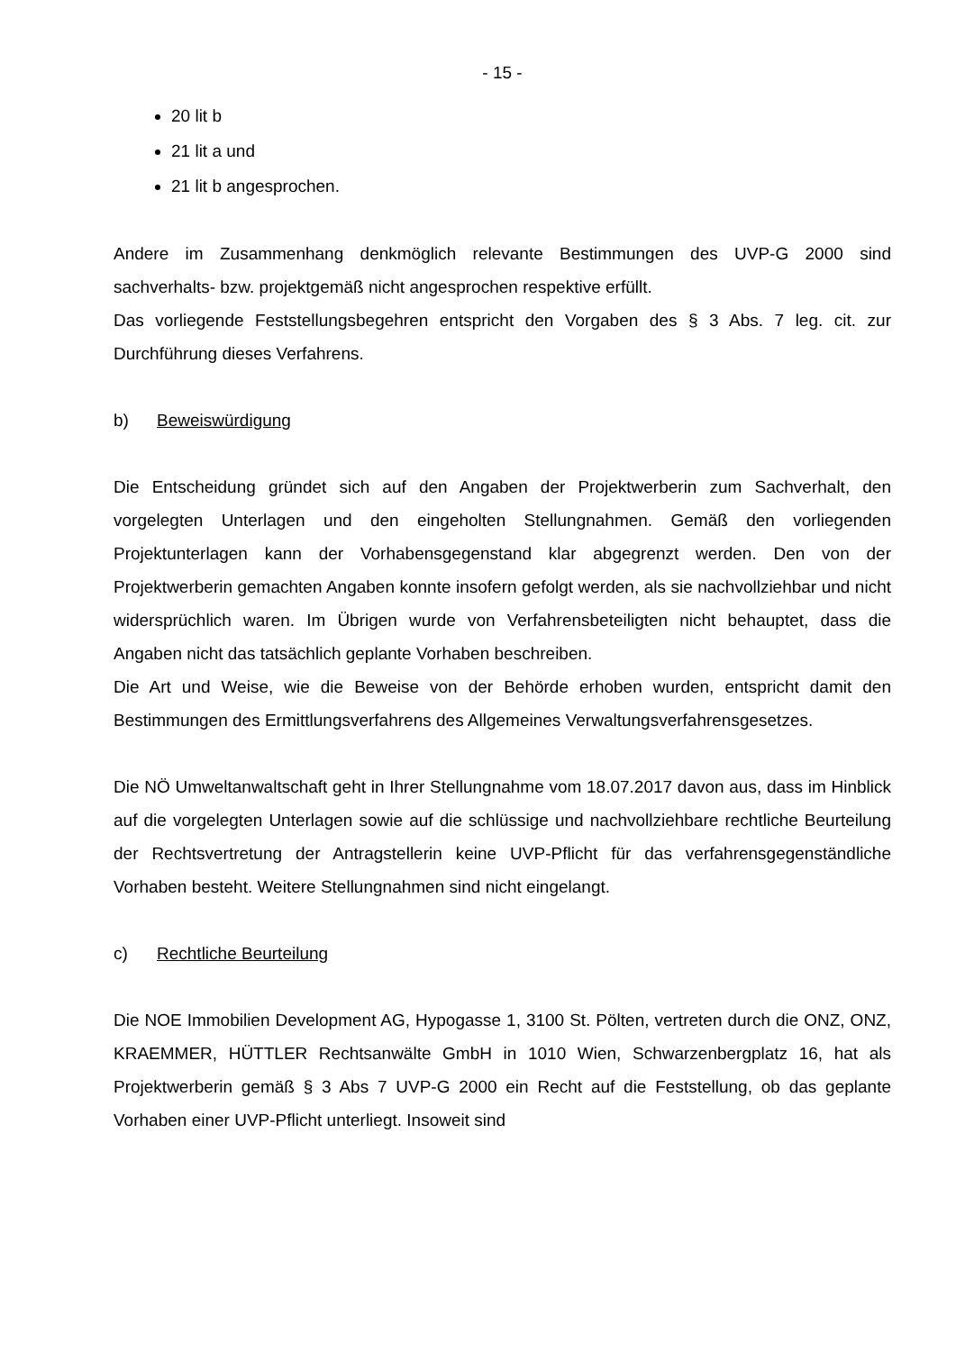- 15 -
20 lit b
21 lit a und
21 lit b angesprochen.
Andere im Zusammenhang denkmöglich relevante Bestimmungen des UVP-G 2000 sind sachverhalts- bzw. projektgemäß nicht angesprochen respektive erfüllt.
Das vorliegende Feststellungsbegehren entspricht den Vorgaben des § 3 Abs. 7 leg. cit. zur Durchführung dieses Verfahrens.
b) Beweiswürdigung
Die Entscheidung gründet sich auf den Angaben der Projektwerberin zum Sachverhalt, den vorgelegten Unterlagen und den eingeholten Stellungnahmen. Gemäß den vorliegenden Projektunterlagen kann der Vorhabensgegenstand klar abgegrenzt werden. Den von der Projektwerberin gemachten Angaben konnte insofern gefolgt werden, als sie nachvollziehbar und nicht widersprüchlich waren. Im Übrigen wurde von Verfahrensbeteiligten nicht behauptet, dass die Angaben nicht das tatsächlich geplante Vorhaben beschreiben.
Die Art und Weise, wie die Beweise von der Behörde erhoben wurden, entspricht damit den Bestimmungen des Ermittlungsverfahrens des Allgemeines Verwaltungsverfahrensgesetzes.
Die NÖ Umweltanwaltschaft geht in Ihrer Stellungnahme vom 18.07.2017 davon aus, dass im Hinblick auf die vorgelegten Unterlagen sowie auf die schlüssige und nachvollziehbare rechtliche Beurteilung der Rechtsvertretung der Antragstellerin keine UVP-Pflicht für das verfahrensgegenständliche Vorhaben besteht. Weitere Stellungnahmen sind nicht eingelangt.
c) Rechtliche Beurteilung
Die NOE Immobilien Development AG, Hypogasse 1, 3100 St. Pölten, vertreten durch die ONZ, ONZ, KRAEMMER, HÜTTLER Rechtsanwälte GmbH in 1010 Wien, Schwarzenbergplatz 16, hat als Projektwerberin gemäß § 3 Abs 7 UVP-G 2000 ein Recht auf die Feststellung, ob das geplante Vorhaben einer UVP-Pflicht unterliegt. Insoweit sind